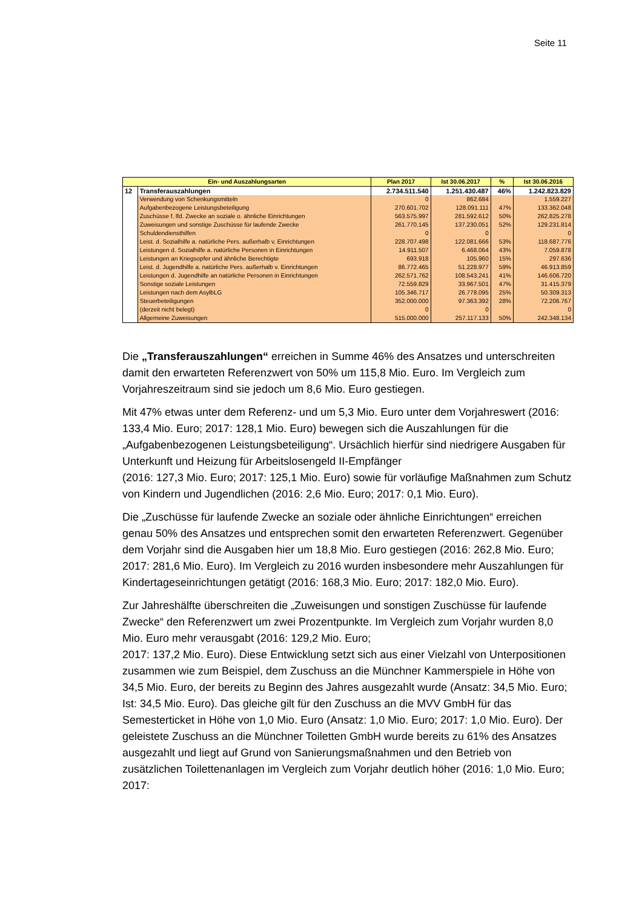Seite 11
| Ein- und Auszahlungsarten | | Plan 2017 | Ist 30.06.2017 | % | Ist 30.06.2016 |
| --- | --- | --- | --- | --- | --- |
| 12 | Transferauszahlungen | 2.734.511.540 | 1.251.430.487 | 46% | 1.242.823.829 |
| | Verwendung von Schenkungsmitteln | 0 | 862.684 | | 1.559.227 |
| | Aufgabenbezogene Leistungsbeteiligung | 270.601.702 | 128.091.111 | 47% | 133.362.048 |
| | Zuschüsse f. lfd. Zwecke an soziale o. ähnliche Einrichtungen | 563.575.997 | 281.592.612 | 50% | 262.825.278 |
| | Zuweisungen und sonstige Zuschüsse für laufende Zwecke | 261.770.145 | 137.230.051 | 52% | 129.231.814 |
| | Schuldendiensthilfen | 0 | 0 | | 0 |
| | Leist. d. Sozialhilfe a. natürliche Pers. außerhalb v. Einrichtungen | 228.707.498 | 122.081.666 | 53% | 118.687.776 |
| | Leistungen d. Sozialhilfe a. natürliche Personen in Einrichtungen | 14.911.507 | 6.468.064 | 43% | 7.059.878 |
| | Leistungen an Kriegsopfer und ähnliche Berechtigte | 693.918 | 105.960 | 15% | 297.636 |
| | Leist. d. Jugendhilfe a. natürliche Pers. außerhalb v. Einrichtungen | 86.772.465 | 51.228.977 | 59% | 46.913.859 |
| | Leistungen d. Jugendhilfe an natürliche Personen in Einrichtungen | 262.571.762 | 108.543.241 | 41% | 146.606.720 |
| | Sonstige soziale Leistungen | 72.559.829 | 33.967.501 | 47% | 31.415.379 |
| | Leistungen nach dem AsylbLG | 105.346.717 | 26.778.095 | 25% | 50.309.313 |
| | Steuerbeteiligungen | 352.000.000 | 97.363.392 | 28% | 72.206.767 |
| | (derzeit nicht belegt) | 0 | 0 | | 0 |
| | Allgemeine Zuweisungen | 515.000.000 | 257.117.133 | 50% | 242.348.134 |
Die „Transferauszahlungen“ erreichen in Summe 46% des Ansatzes und unterschreiten damit den erwarteten Referenzwert von 50% um 115,8 Mio. Euro. Im Vergleich zum Vorjahreszeitraum sind sie jedoch um 8,6 Mio. Euro gestiegen.
Mit 47% etwas unter dem Referenz- und um 5,3 Mio. Euro unter dem Vorjahreswert (2016: 133,4 Mio. Euro; 2017: 128,1 Mio. Euro) bewegen sich die Auszahlungen für die „Aufgabenbezogenen Leistungsbeteiligung“. Ursächlich hierfür sind niedrigere Ausgaben für Unterkunft und Heizung für Arbeitslosengeld II-Empfänger
(2016: 127,3 Mio. Euro; 2017: 125,1 Mio. Euro) sowie für vorläufige Maßnahmen zum Schutz von Kindern und Jugendlichen (2016: 2,6 Mio. Euro; 2017: 0,1 Mio. Euro).
Die „Zuschüsse für laufende Zwecke an soziale oder ähnliche Einrichtungen“ erreichen genau 50% des Ansatzes und entsprechen somit den erwarteten Referenzwert. Gegenüber dem Vorjahr sind die Ausgaben hier um 18,8 Mio. Euro gestiegen (2016: 262,8 Mio. Euro; 2017: 281,6 Mio. Euro). Im Vergleich zu 2016 wurden insbesondere mehr Auszahlungen für Kindertageseinrichtungen getätigt (2016: 168,3 Mio. Euro; 2017: 182,0 Mio. Euro).
Zur Jahreshälfte überschreiten die „Zuweisungen und sonstigen Zuschüsse für laufende Zwecke“ den Referenzwert um zwei Prozentpunkte. Im Vergleich zum Vorjahr wurden 8,0 Mio. Euro mehr verausgabt (2016: 129,2 Mio. Euro;
2017: 137,2 Mio. Euro). Diese Entwicklung setzt sich aus einer Vielzahl von Unterpositionen zusammen wie zum Beispiel, dem Zuschuss an die Münchner Kammerspiele in Höhe von 34,5 Mio. Euro, der bereits zu Beginn des Jahres ausgezahlt wurde (Ansatz: 34,5 Mio. Euro; Ist: 34,5 Mio. Euro). Das gleiche gilt für den Zuschuss an die MVV GmbH für das Semesterticket in Höhe von 1,0 Mio. Euro (Ansatz: 1,0 Mio. Euro; 2017: 1,0 Mio. Euro). Der geleistete Zuschuss an die Münchner Toiletten GmbH wurde bereits zu 61% des Ansatzes ausgezahlt und liegt auf Grund von Sanierungsmaßnahmen und den Betrieb von zusätzlichen Toilettenanlagen im Vergleich zum Vorjahr deutlich höher (2016: 1,0 Mio. Euro; 2017: